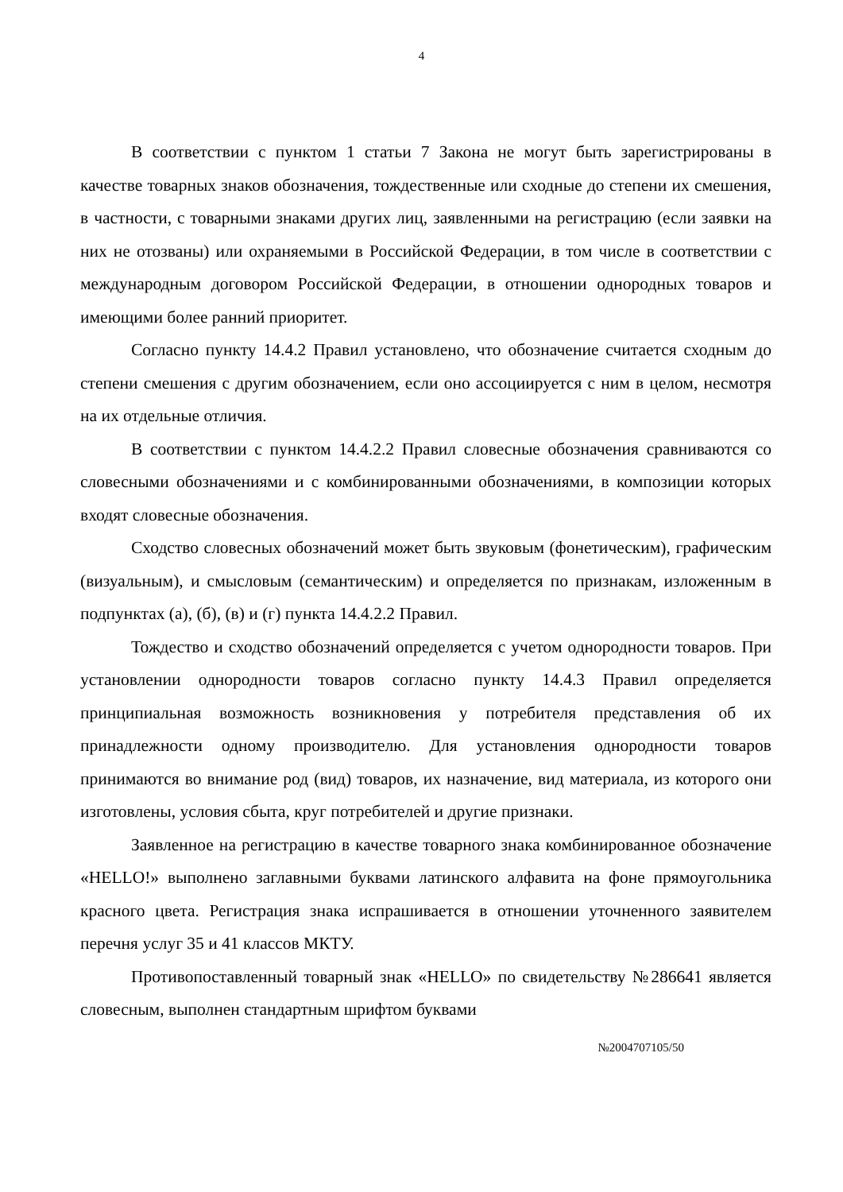4
В соответствии с пунктом 1 статьи 7 Закона не могут быть зарегистрированы в качестве товарных знаков обозначения, тождественные или сходные до степени их смешения, в частности, с товарными знаками других лиц, заявленными на регистрацию (если заявки на них не отозваны) или охраняемыми в Российской Федерации, в том числе в соответствии с международным договором Российской Федерации, в отношении однородных товаров и имеющими более ранний приоритет.
Согласно пункту 14.4.2 Правил установлено, что обозначение считается сходным до степени смешения с другим обозначением, если оно ассоциируется с ним в целом, несмотря на их отдельные отличия.
В соответствии с пунктом 14.4.2.2 Правил словесные обозначения сравниваются со словесными обозначениями и с комбинированными обозначениями, в композиции которых входят словесные обозначения.
Сходство словесных обозначений может быть звуковым (фонетическим), графическим (визуальным), и смысловым (семантическим) и определяется по признакам, изложенным в подпунктах (а), (б), (в) и (г) пункта 14.4.2.2 Правил.
Тождество и сходство обозначений определяется с учетом однородности товаров. При установлении однородности товаров согласно пункту 14.4.3 Правил определяется принципиальная возможность возникновения у потребителя представления об их принадлежности одному производителю. Для установления однородности товаров принимаются во внимание род (вид) товаров, их назначение, вид материала, из которого они изготовлены, условия сбыта, круг потребителей и другие признаки.
Заявленное на регистрацию в качестве товарного знака комбинированное обозначение «HELLO!» выполнено заглавными буквами латинского алфавита на фоне прямоугольника красного цвета. Регистрация знака испрашивается в отношении уточненного заявителем перечня услуг 35 и 41 классов МКТУ.
Противопоставленный товарный знак «HELLO» по свидетельству №286641 является словесным, выполнен стандартным шрифтом буквами
№2004707105/50